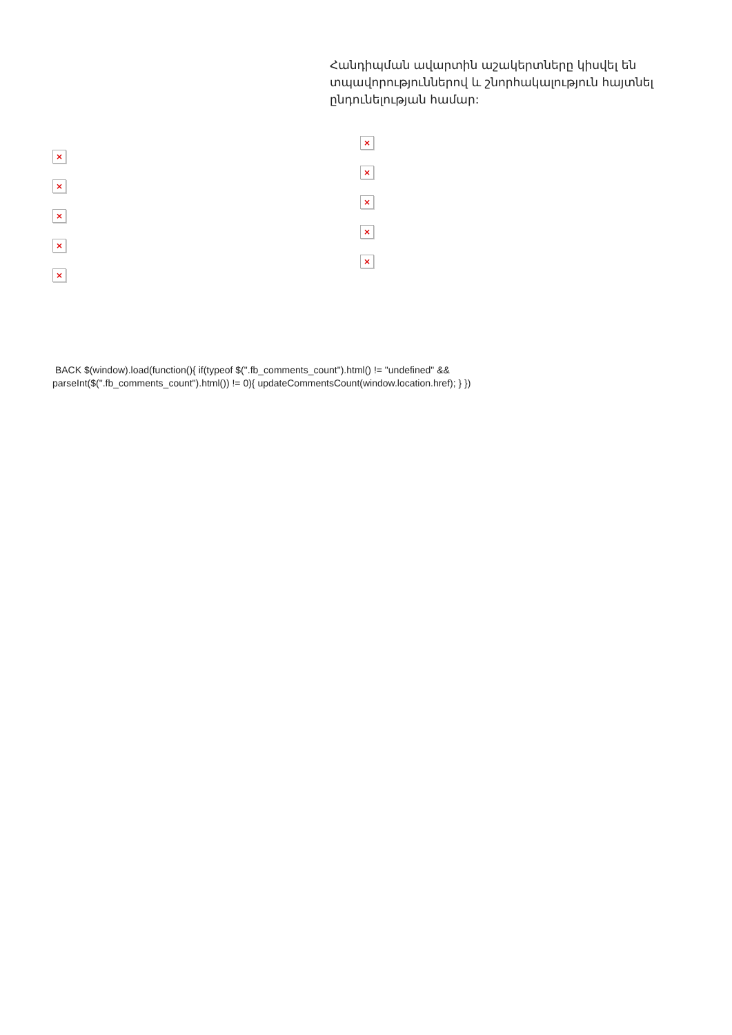×
×
×
×
×
Հանդիպման ավարտին աշակերտները կիսվել են տպավորություններով և շնորհակալություն հայտնել ընդունելության համար:
×
×
×
×
×
BACK $(window).load(function(){ if(typeof $(".fb_comments_count").html() != "undefined" && parseInt($(".fb_comments_count").html()) != 0){ updateCommentsCount(window.location.href); } })